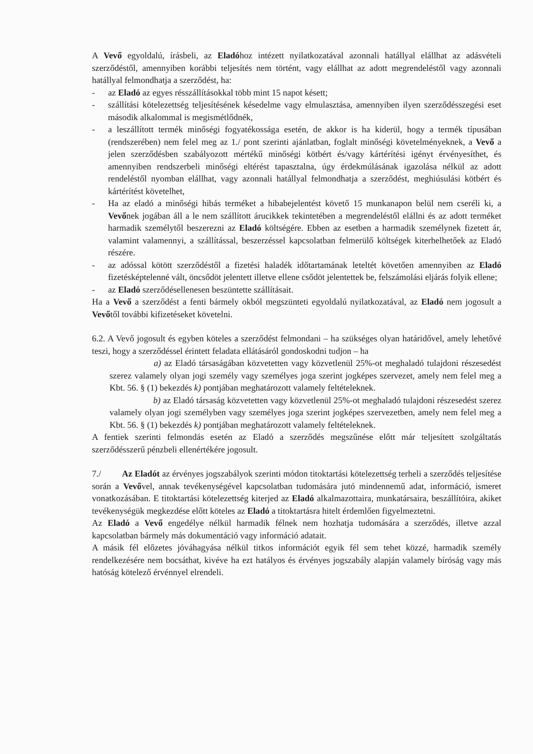A Vevő egyoldalú, írásbeli, az Eladóhoz intézett nyilatkozatával azonnali hatállyal elállhat az adásvételi szerződéstől, amennyiben korábbi teljesítés nem történt, vagy elállhat az adott megrendeléstől vagy azonnali hatállyal felmondhatja a szerződést, ha:
- az Eladó az egyes résszállításokkal több mint 15 napot késett;
- szállítási kötelezettség teljesítésének késedelme vagy elmulasztása, amennyiben ilyen szerződésszegési eset második alkalommal is megismétlődnék,
- a leszállított termék minőségi fogyatékossága esetén, de akkor is ha kiderül, hogy a termék típusában (rendszerében) nem felel meg az 1./ pont szerinti ajánlatban, foglalt minőségi követelményeknek, a Vevő a jelen szerződésben szabályozott mértékű minőségi kötbért és/vagy kártérítési igényt érvényesíthet, és amennyiben rendszerbeli minőségi eltérést tapasztalna, úgy érdekmúlásának igazolása nélkül az adott rendeléstől nyomban elállhat, vagy azonnali hatállyal felmondhatja a szerződést, meghiúsulási kötbért és kártérítést követelhet,
- Ha az eladó a minőségi hibás terméket a hibabejelentést követő 15 munkanapon belül nem cseréli ki, a Vevőnek jogában áll a le nem szállított árucikkek tekintetében a megrendeléstől elállni és az adott terméket harmadik személytől beszerezni az Eladó költségére. Ebben az esetben a harmadik személynek fizetett ár, valamint valamennyi, a szállítással, beszerzéssel kapcsolatban felmerülő költségek kiterhelhetőek az Eladó részére.
- az adóssal kötött szerződéstől a fizetési haladék időtartamának leteltét követően amennyiben az Eladó fizetésképtelenné vált, öncsődöt jelentett illetve ellene csődöt jelentettek be, felszámolási eljárás folyik ellene;
- az Eladó szerződésellenesen beszüntette szállításait.
Ha a Vevő a szerződést a fenti bármely okból megszünteti egyoldalú nyilatkozatával, az Eladó nem jogosult a Vevőtől további kifizetéseket követelni.
6.2. A Vevő jogosult és egyben köteles a szerződést felmondani – ha szükséges olyan határidővel, amely lehetővé teszi, hogy a szerződéssel érintett feladata ellátásáról gondoskodni tudjon – ha
a) az Eladó társaságában közvetetten vagy közvetlenül 25%-ot meghaladó tulajdoni részesedést szerez valamely olyan jogi személy vagy személyes joga szerint jogképes szervezet, amely nem felel meg a Kbt. 56. § (1) bekezdés k) pontjában meghatározott valamely feltételeknek.
b) az Eladó társaság közvetetten vagy közvetlenül 25%-ot meghaladó tulajdoni részesedést szerez valamely olyan jogi személyben vagy személyes joga szerint jogképes szervezetben, amely nem felel meg a Kbt. 56. § (1) bekezdés k) pontjában meghatározott valamely feltételeknek.
A fentiek szerinti felmondás esetén az Eladó a szerződés megszűnése előtt már teljesített szolgáltatás szerződésszerű pénzbeli ellenértékére jogosult.
7./ Az Eladót az érvényes jogszabályok szerinti módon titoktartási kötelezettség terheli a szerződés teljesítése során a Vevővel, annak tevékenységével kapcsolatban tudomására jutó mindennemű adat, információ, ismeret vonatkozásában. E titoktartási kötelezettség kiterjed az Eladó alkalmazottaira, munkatársaira, beszállítóira, akiket tevékenységük megkezdése előtt köteles az Eladó a titoktartásra hitelt érdemlően figyelmeztetni.
Az Eladó a Vevő engedélye nélkül harmadik félnek nem hozhatja tudomására a szerződés, illetve azzal kapcsolatban bármely más dokumentáció vagy információ adatait.
A másik fél előzetes jóváhagyása nélkül titkos információt egyik fél sem tehet közzé, harmadik személy rendelkezésére nem bocsáthat, kivéve ha ezt hatályos és érvényes jogszabály alapján valamely bíróság vagy más hatóság kötelező érvénnyel elrendeli.